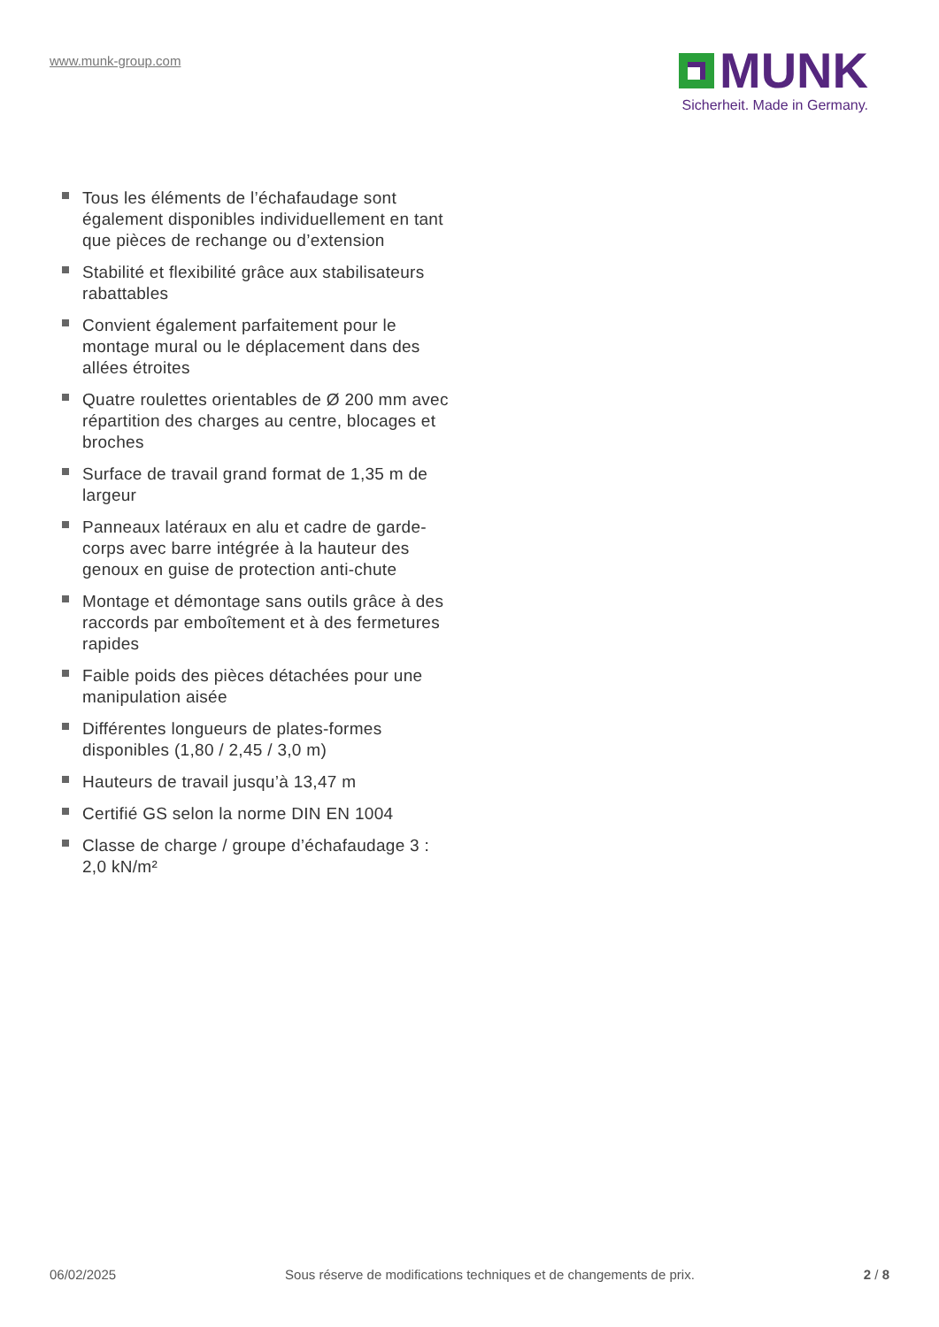www.munk-group.com
MUNK
Sicherheit. Made in Germany.
Tous les éléments de l’échafaudage sont également disponibles individuellement en tant que pièces de rechange ou d’extension
Stabilité et flexibilité grâce aux stabilisateurs rabattables
Convient également parfaitement pour le montage mural ou le déplacement dans des allées étroites
Quatre roulettes orientables de Ø 200 mm avec répartition des charges au centre, blocages et broches
Surface de travail grand format de 1,35 m de largeur
Panneaux latéraux en alu et cadre de garde-corps avec barre intégrée à la hauteur des genoux en guise de protection anti-chute
Montage et démontage sans outils grâce à des raccords par emboîtement et à des fermetures rapides
Faible poids des pièces détachées pour une manipulation aisée
Différentes longueurs de plates-formes disponibles (1,80 / 2,45 / 3,0 m)
Hauteurs de travail jusqu’à 13,47 m
Certifié GS selon la norme DIN EN 1004
Classe de charge / groupe d’échafaudage 3 : 2,0 kN/m²
06/02/2025 Sous réserve de modifications techniques et de changements de prix. 2 / 8